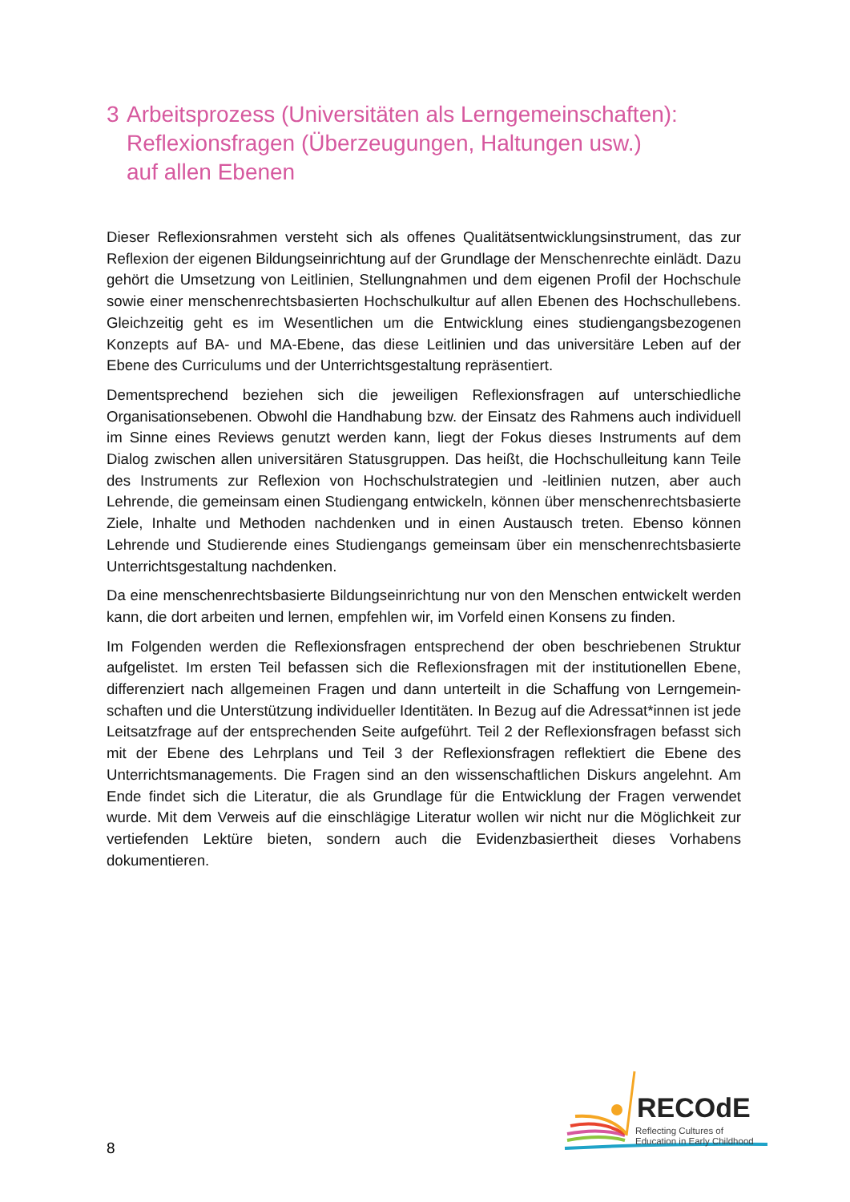3 Arbeitsprozess (Universitäten als Lerngemeinschaften):
Reflexionsfragen (Überzeugungen, Haltungen usw.)
auf allen Ebenen
Dieser Reflexionsrahmen versteht sich als offenes Qualitätsentwicklungsinstrument, das zur Reflexion der eigenen Bildungseinrichtung auf der Grundlage der Menschenrechte einlädt. Dazu gehört die Umsetzung von Leitlinien, Stellungnahmen und dem eigenen Profil der Hochschule sowie einer menschenrechtsbasierten Hochschulkultur auf allen Ebenen des Hochschullebens. Gleichzeitig geht es im Wesentlichen um die Entwicklung eines studien­gangsbezogenen Konzepts auf BA- und MA-Ebene, das diese Leitlinien und das universitäre Leben auf der Ebene des Curriculums und der Unterrichtsgestaltung repräsentiert.
Dementsprechend beziehen sich die jeweiligen Reflexionsfragen auf unterschiedliche Organisationsebenen. Obwohl die Handhabung bzw. der Einsatz des Rahmens auch individuell im Sinne eines Reviews genutzt werden kann, liegt der Fokus dieses Instruments auf dem Dialog zwischen allen universitären Statusgruppen. Das heißt, die Hochschulleitung kann Teile des Instruments zur Reflexion von Hochschulstrategien und -leitlinien nutzen, aber auch Lehrende, die gemeinsam einen Studiengang entwickeln, können über menschen­rechtsbasierte Ziele, Inhalte und Methoden nachdenken und in einen Austausch treten. Ebenso können Lehrende und Studierende eines Studiengangs gemeinsam über ein menschenrechtsbasierte Unterrichtsgestaltung nachdenken.
Da eine menschenrechtsbasierte Bildungseinrichtung nur von den Menschen entwickelt werden kann, die dort arbeiten und lernen, empfehlen wir, im Vorfeld einen Konsens zu finden.
Im Folgenden werden die Reflexionsfragen entsprechend der oben beschriebenen Struktur aufgelistet. Im ersten Teil befassen sich die Reflexionsfragen mit der institutionellen Ebene, differenziert nach allgemeinen Fragen und dann unterteilt in die Schaffung von Lerngemein­schaften und die Unterstützung individueller Identitäten. In Bezug auf die Adressat*innen ist jede Leitsatzfrage auf der entsprechenden Seite aufgeführt. Teil 2 der Reflexionsfragen befasst sich mit der Ebene des Lehrplans und Teil 3 der Reflexionsfragen reflektiert die Ebene des Unterrichtsmanagements. Die Fragen sind an den wissenschaftlichen Diskurs angelehnt. Am Ende findet sich die Literatur, die als Grundlage für die Entwicklung der Fragen verwendet wurde. Mit dem Verweis auf die einschlägige Literatur wollen wir nicht nur die Möglichkeit zur vertiefenden Lektüre bieten, sondern auch die Evidenzbasiertheit dieses Vorhabens dokumentieren.
8
RECOdE
Reflecting Cultures of
Education in Early Childhood